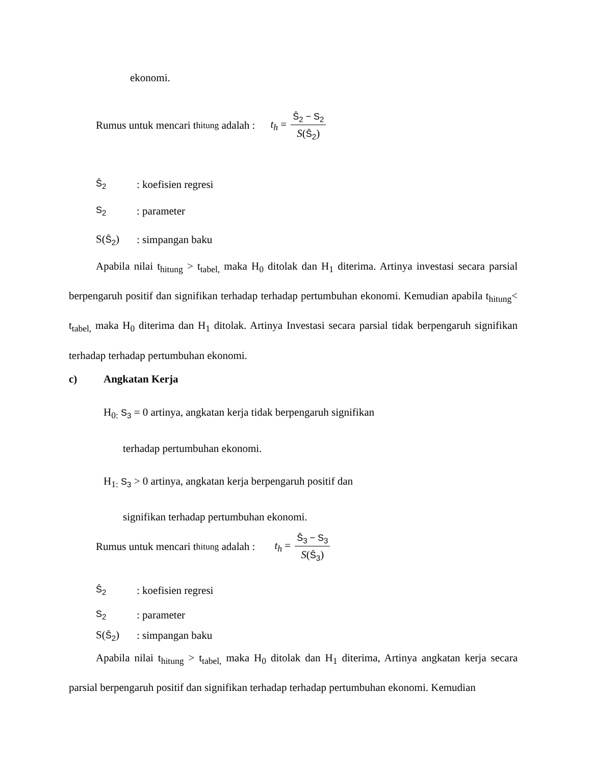ekonomi.
Rumus untuk mencari t <sub>hitung</sub> adalah : t<sub>h</sub> = Ŝ<sub>2</sub> − S<sub>2</sub> S(Ŝ<sub>2</sub>)
Ŝ<sub>2</sub>: koefisien regresi
S<sub>2</sub>: parameter
S(Ŝ<sub>2</sub>): simpangan baku
Apabila nilai t<sub>hitung</sub> > t<sub>tabel,</sub> maka H<sub>0</sub> ditolak dan H<sub>1</sub> diterima. Artinya investasi secara parsial berpengaruh positif dan signifikan terhadap terhadap pertumbuhan ekonomi. Kemudian apabila t<sub>hitung</sub>< t<sub>tabel,</sub> maka H<sub>0</sub> diterima dan H<sub>1</sub> ditolak. Artinya Investasi secara parsial tidak berpengaruh signifikan terhadap terhadap pertumbuhan ekonomi.
c) Angkatan Kerja
H<sub>0:</sub> S<sub>3</sub> = 0 artinya, angkatan kerja tidak berpengaruh signifikan
terhadap pertumbuhan ekonomi.
H<sub>1:</sub> S<sub>3</sub> > 0 artinya, angkatan kerja berpengaruh positif dan
signifikan terhadap pertumbuhan ekonomi.
Rumus untuk mencari t <sub>hitung</sub> adalah : t<sub>h</sub> = Ŝ<sub>3</sub> − S<sub>3</sub> S(Ŝ<sub>3</sub>)
Ŝ<sub>2</sub>: koefisien regresi
S<sub>2</sub>: parameter
S(Ŝ<sub>2</sub>): simpangan baku
Apabila nilai t<sub>hitung</sub> > t<sub>tabel,</sub> maka H<sub>0</sub> ditolak dan H<sub>1</sub> diterima, Artinya angkatan kerja secara parsial berpengaruh positif dan signifikan terhadap terhadap pertumbuhan ekonomi. Kemudian